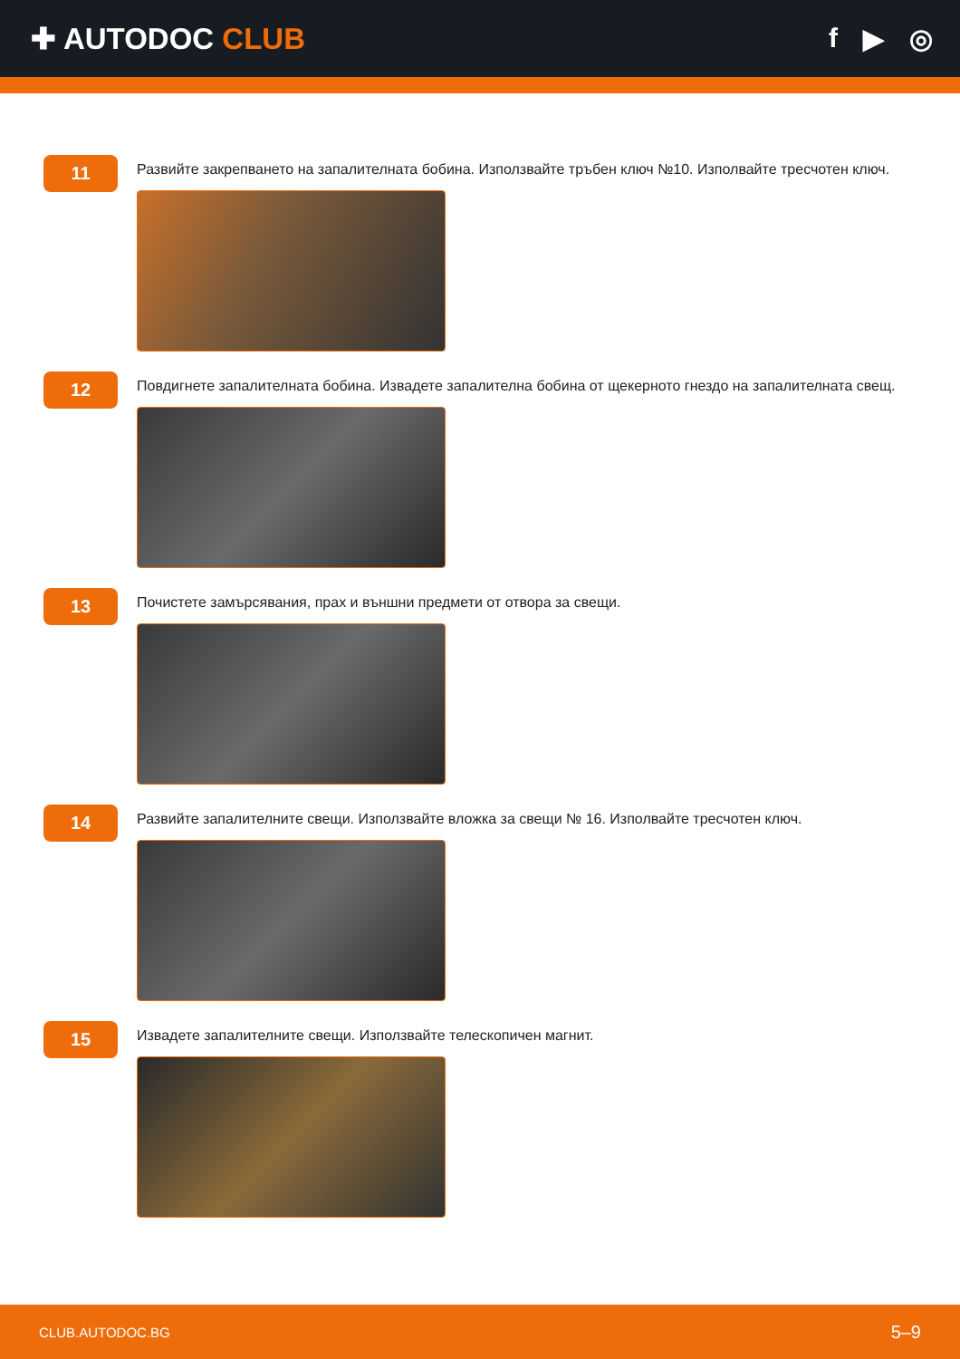✚ AUTODOC CLUB f ▶ ◎
11
Развийте закрепването на запалителната бобина. Използвайте тръбен ключ №10. Изполвайте тресчотен ключ.
12
Повдигнете запалителната бобина. Извадете запалителна бобина от щекерното гнездо на запалителната свещ.
13
Почистете замърсявания, прах и външни предмети от отвора за свещи.
14
Развийте запалителните свещи. Използвайте вложка за свещи № 16. Изполвайте тресчотен ключ.
15
Извадете запалителните свещи. Използвайте телескопичен магнит.
CLUB.AUTODOC.BG 5–9